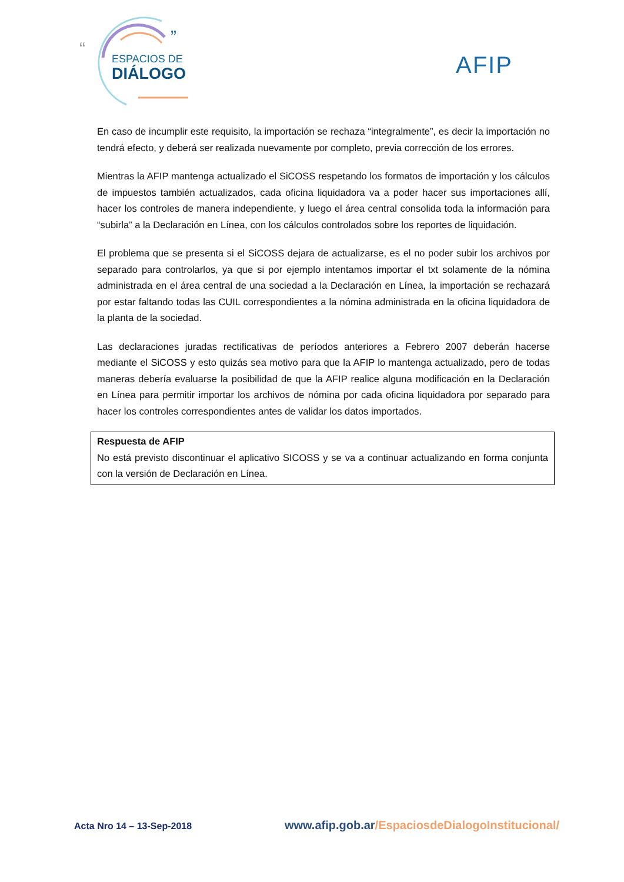“
”
ESPACIOS DE
DIÁLOGO
AFIP
En caso de incumplir este requisito, la importación se rechaza “integralmente”, es decir la importación no tendrá efecto, y deberá ser realizada nuevamente por completo, previa corrección de los errores.
Mientras la AFIP mantenga actualizado el SiCOSS respetando los formatos de importación y los cálculos de impuestos también actualizados, cada oficina liquidadora va a poder hacer sus importaciones allí, hacer los controles de manera independiente, y luego el área central consolida toda la información para “subirla” a la Declaración en Línea, con los cálculos controlados sobre los reportes de liquidación.
El problema que se presenta si el SiCOSS dejara de actualizarse, es el no poder subir los archivos por separado para controlarlos, ya que si por ejemplo intentamos importar el txt solamente de la nómina administrada en el área central de una sociedad a la Declaración en Línea, la importación se rechazará por estar faltando todas las CUIL correspondientes a la nómina administrada en la oficina liquidadora de la planta de la sociedad.
Las declaraciones juradas rectificativas de períodos anteriores a Febrero 2007 deberán hacerse mediante el SiCOSS y esto quizás sea motivo para que la AFIP lo mantenga actualizado, pero de todas maneras debería evaluarse la posibilidad de que la AFIP realice alguna modificación en la Declaración en Línea para permitir importar los archivos de nómina por cada oficina liquidadora por separado para hacer los controles correspondientes antes de validar los datos importados.
Respuesta de AFIP
No está previsto discontinuar el aplicativo SICOSS y se va a continuar actualizando en forma conjunta con la versión de Declaración en Línea.
Acta Nro 14 – 13-Sep-2018
www.afip.gob.ar/EspaciosdeDialogoInstitucional/